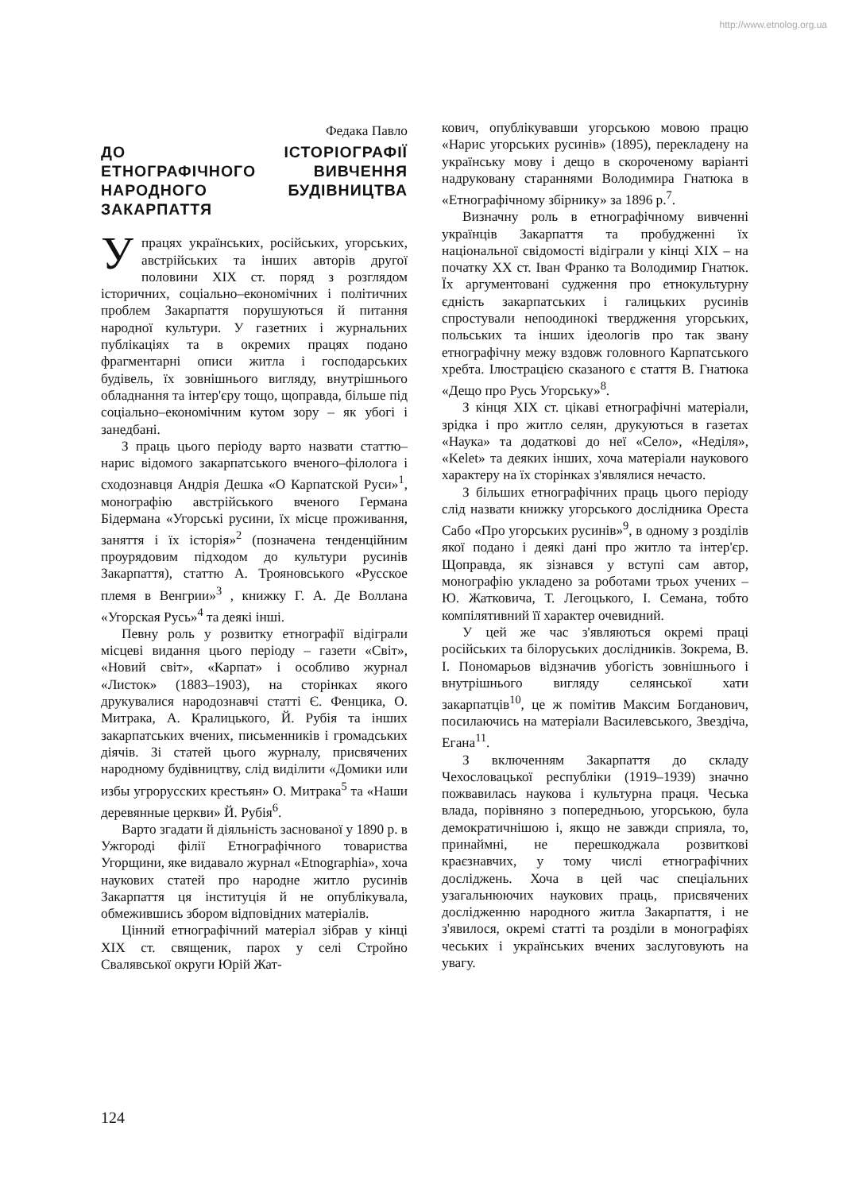http://www.etnolog.org.ua
Федака Павло
ДО ІСТОРІОГРАФІЇ ЕТНОГРАФІЧНОГО ВИВЧЕННЯ НАРОДНОГО БУДІВНИЦТВА ЗАКАРПАТТЯ
У працях українських, російських, угорських, австрійських та інших авторів другої половини ХІХ ст. поряд з розглядом історичних, соціально–економічних і політичних проблем Закарпаття порушуються й питання народної культури. У газетних і журнальних публікаціях та в окремих працях подано фрагментарні описи житла і господарських будівель, їх зовнішнього вигляду, внутрішнього обладнання та інтер'єру тощо, щоправда, більше під соціально–економічним кутом зору – як убогі і занедбані.
З праць цього періоду варто назвати статтю–нарис відомого закарпатського вченого–філолога і сходознавця Андрія Дешка «О Карпатской Руси»<sup>1</sup>, монографію австрійського вченого Германа Бідермана «Угорські русини, їх місце проживання, заняття і їх історія»<sup>2</sup> (позначена тенденційним проурядовим підходом до культури русинів Закарпаття), статтю А. Трояновського «Русское племя в Венгрии»<sup>3</sup> , книжку Г. А. Де Воллана «Угорская Русь»<sup>4</sup> та деякі інші.
Певну роль у розвитку етнографії відіграли місцеві видання цього періоду – газети «Світ», «Новий світ», «Карпат» і особливо журнал «Листок» (1883–1903), на сторінках якого друкувалися народознавчі статті Є. Фенцика, О. Митрака, А. Кралицького, Й. Рубія та інших закарпатських вчених, письменників і громадських діячів. Зі статей цього журналу, присвячених народному будівництву, слід виділити «Домики или избы угрорусских крестьян» О. Митрака<sup>5</sup> та «Наши деревянные церкви» Й. Рубія<sup>6</sup>.
Варто згадати й діяльність заснованої у 1890 р. в Ужгороді філії Етнографічного товариства Угорщини, яке видавало журнал «Etnographia», хоча наукових статей про народне житло русинів Закарпаття ця інституція й не опублікувала, обмежившись збором відповідних матеріалів.
Цінний етнографічний матеріал зібрав у кінці ХІХ ст. священик, парох у селі Стройно Свалявської округи Юрій Жат-
кович, опублікувавши угорською мовою працю «Нарис угорських русинів» (1895), перекладену на українську мову і дещо в скороченому варіанті надруковану стараннями Володимира Гнатюка в «Етнографічному збірнику» за 1896 р.<sup>7</sup>.
Визначну роль в етнографічному вивченні українців Закарпаття та пробудженні їх національної свідомості відіграли у кінці ХІХ – на початку ХХ ст. Іван Франко та Володимир Гнатюк. Їх аргументовані судження про етнокультурну єдність закарпатських і галицьких русинів спростували непоодинокі твердження угорських, польських та інших ідеологів про так звану етнографічну межу вздовж головного Карпатського хребта. Ілюстрацією сказаного є стаття В. Гнатюка «Дещо про Русь Угорську»<sup>8</sup>.
З кінця ХІХ ст. цікаві етнографічні матеріали, зрідка і про житло селян, друкуються в газетах «Наука» та додаткові до неї «Село», «Неділя», «Kelet» та деяких інших, хоча матеріали наукового характеру на їх сторінках з'являлися нечасто.
З більших етнографічних праць цього періоду слід назвати книжку угорського дослідника Ореста Сабо «Про угорських русинів»<sup>9</sup>, в одному з розділів якої подано і деякі дані про житло та інтер'єр. Щоправда, як зізнався у вступі сам автор, монографію укладено за роботами трьох учених – Ю. Жатковича, Т. Легоцького, І. Семана, тобто компілятивний її характер очевидний.
У цей же час з'являються окремі праці російських та білоруських дослідників. Зокрема, В. І. Пономарьов відзначив убогість зовнішнього і внутрішнього вигляду селянської хати закарпатців<sup>10</sup>, це ж помітив Максим Богданович, посилаючись на матеріали Василевського, Звездіча, Егана<sup>11</sup>.
З включенням Закарпаття до складу Чехословацької республіки (1919–1939) значно пожвавилась наукова і культурна праця. Чеська влада, порівняно з попередньою, угорською, була демократичнішою і, якщо не завжди сприяла, то, принаймні, не перешкоджала розвиткові краєзнавчих, у тому числі етнографічних досліджень. Хоча в цей час спеціальних узагальнюючих наукових праць, присвячених дослідженню народного житла Закарпаття, і не з'явилося, окремі статті та розділи в монографіях чеських і українських вчених заслуговують на увагу.
124